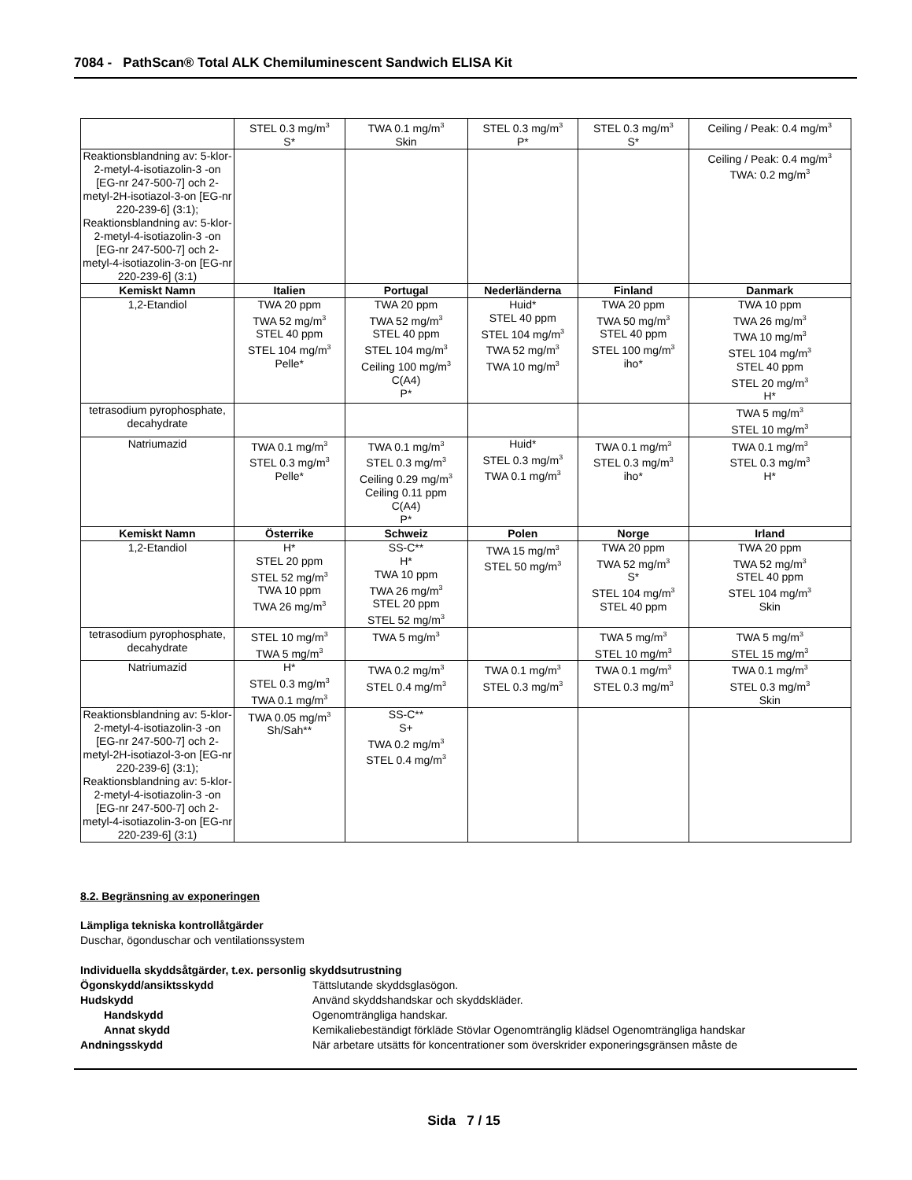7084 - PathScan® Total ALK Chemiluminescent Sandwich ELISA Kit
| | STEL 0.3 mg/m<sup>3</sup> S* | TWA 0.1 mg/m<sup>3</sup> Skin | STEL 0.3 mg/m<sup>3</sup> P* | STEL 0.3 mg/m<sup>3</sup> S* | Ceiling / Peak: 0.4 mg/m<sup>3</sup> |
| Reaktionsblandning av: 5-klor-2-metyl-4-isotiazolin-3 -on [EG-nr 247-500-7] och 2-metyl-2H-isotiazol-3-on [EG-nr 220-239-6] (3:1); Reaktionsblandning av: 5-klor-2-metyl-4-isotiazolin-3 -on [EG-nr 247-500-7] och 2-metyl-4-isotiazolin-3-on [EG-nr 220-239-6] (3:1) | | | | | Ceiling / Peak: 0.4 mg/m<sup>3</sup> TWA: 0.2 mg/m<sup>3</sup> |
| Kemiskt Namn | Italien | Portugal | Nederländerna | Finland | Danmark |
| 1,2-Etandiol | TWA 20 ppm TWA 52 mg/m<sup>3</sup> STEL 40 ppm STEL 104 mg/m<sup>3</sup> Pelle* | TWA 20 ppm TWA 52 mg/m<sup>3</sup> STEL 40 ppm STEL 104 mg/m<sup>3</sup> Ceiling 100 mg/m<sup>3</sup> C(A4) P* | Huid* STEL 40 ppm STEL 104 mg/m<sup>3</sup> TWA 52 mg/m<sup>3</sup> TWA 10 mg/m<sup>3</sup> | TWA 20 ppm TWA 50 mg/m<sup>3</sup> STEL 40 ppm STEL 100 mg/m<sup>3</sup> iho* | TWA 10 ppm TWA 26 mg/m<sup>3</sup> TWA 10 mg/m<sup>3</sup> STEL 104 mg/m<sup>3</sup> STEL 40 ppm STEL 20 mg/m<sup>3</sup> H* |
| tetrasodium pyrophosphate, decahydrate | | | | | TWA 5 mg/m<sup>3</sup> STEL 10 mg/m<sup>3</sup> |
| Natriumazid | TWA 0.1 mg/m<sup>3</sup> STEL 0.3 mg/m<sup>3</sup> Pelle* | TWA 0.1 mg/m<sup>3</sup> STEL 0.3 mg/m<sup>3</sup> Ceiling 0.29 mg/m<sup>3</sup> Ceiling 0.11 ppm C(A4) P* | Huid* STEL 0.3 mg/m<sup>3</sup> TWA 0.1 mg/m<sup>3</sup> | TWA 0.1 mg/m<sup>3</sup> STEL 0.3 mg/m<sup>3</sup> iho* | TWA 0.1 mg/m<sup>3</sup> STEL 0.3 mg/m<sup>3</sup> H* |
| Kemiskt Namn | Österrike | Schweiz | Polen | Norge | Irland |
| 1,2-Etandiol | H* STEL 20 ppm STEL 52 mg/m<sup>3</sup> TWA 10 ppm TWA 26 mg/m<sup>3</sup> | SS-C** H* TWA 10 ppm TWA 26 mg/m<sup>3</sup> STEL 20 ppm STEL 52 mg/m<sup>3</sup> | TWA 15 mg/m<sup>3</sup> STEL 50 mg/m<sup>3</sup> | TWA 20 ppm TWA 52 mg/m<sup>3</sup> S* STEL 104 mg/m<sup>3</sup> STEL 40 ppm | TWA 20 ppm TWA 52 mg/m<sup>3</sup> STEL 40 ppm STEL 104 mg/m<sup>3</sup> Skin |
| tetrasodium pyrophosphate, decahydrate | STEL 10 mg/m<sup>3</sup> TWA 5 mg/m<sup>3</sup> | TWA 5 mg/m<sup>3</sup> | | TWA 5 mg/m<sup>3</sup> STEL 10 mg/m<sup>3</sup> | TWA 5 mg/m<sup>3</sup> STEL 15 mg/m<sup>3</sup> |
| Natriumazid | H* STEL 0.3 mg/m<sup>3</sup> TWA 0.1 mg/m<sup>3</sup> | TWA 0.2 mg/m<sup>3</sup> STEL 0.4 mg/m<sup>3</sup> | TWA 0.1 mg/m<sup>3</sup> STEL 0.3 mg/m<sup>3</sup> | TWA 0.1 mg/m<sup>3</sup> STEL 0.3 mg/m<sup>3</sup> | TWA 0.1 mg/m<sup>3</sup> STEL 0.3 mg/m<sup>3</sup> Skin |
| Reaktionsblandning av: 5-klor-2-metyl-4-isotiazolin-3 -on [EG-nr 247-500-7] och 2-metyl-2H-isotiazol-3-on [EG-nr 220-239-6] (3:1); Reaktionsblandning av: 5-klor-2-metyl-4-isotiazolin-3 -on [EG-nr 247-500-7] och 2-metyl-4-isotiazolin-3-on [EG-nr 220-239-6] (3:1) | TWA 0.05 mg/m<sup>3</sup> Sh/Sah** | SS-C** S+ TWA 0.2 mg/m<sup>3</sup> STEL 0.4 mg/m<sup>3</sup> | | | |
8.2. Begränsning av exponeringen
Lämpliga tekniska kontrollåtgärder
Duschar, ögonduschar och ventilationssystem
Individuella skyddsåtgärder, t.ex. personlig skyddsutrustning
Ögonskydd/ansiktsskydd Tättslutande skyddsglasögon.
Hudskydd Använd skyddshandskar och skyddskläder.
Handskydd Ogenomträngliga handskar.
Annat skydd Kemikaliebeständigt förkläde Stövlar Ogenomtränglig klädsel Ogenomträngliga handskar
Andningsskydd När arbetare utsätts för koncentrationer som överskrider exponeringsgränsen måste de
Sida 7 / 15